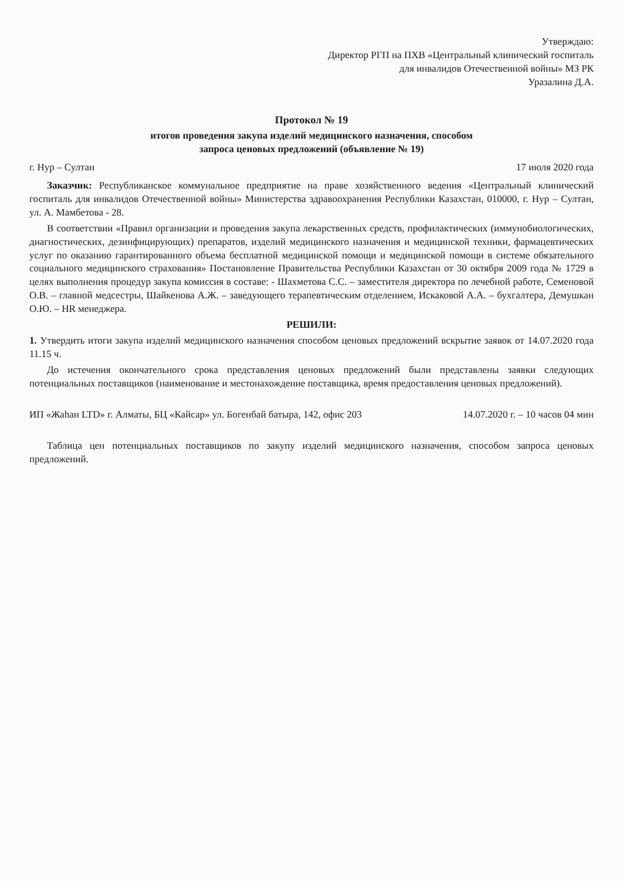Утверждаю:
Директор РГП на ПХВ «Центральный клинический госпиталь
для инвалидов Отечественной войны» МЗ РК
Уразалина Д.А.
Протокол № 19
итогов проведения закупа изделий медицинского назначения, способом
запроса ценовых предложений (объявление № 19)
г. Нур – Султан 17 июля 2020 года
Заказчик: Республиканское коммунальное предприятие на праве хозяйственного ведения «Центральный клинический госпиталь для инвалидов Отечественной войны» Министерства здравоохранения Республики Казахстан, 010000, г. Нур – Султан, ул. А. Мамбетова - 28.
В соответствии «Правил организации и проведения закупа лекарственных средств, профилактических (иммунобиологических, диагностических, дезинфицирующих) препаратов, изделий медицинского назначения и медицинской техники, фармацевтических услуг по оказанию гарантированного объема бесплатной медицинской помощи и медицинской помощи в системе обязательного социального медицинского страхования» Постановление Правительства Республики Казахстан от 30 октября 2009 года № 1729 в целях выполнения процедур закупа комиссия в составе: - Шахметова С.С. – заместителя директора по лечебной работе, Семеновой О.В. – главной медсестры, Шайкенова А.Ж. – заведующего терапевтическим отделением, Искаковой А.А. – бухгалтера, Демушкан О.Ю. – HR менеджера.
РЕШИЛИ:
1. Утвердить итоги закупа изделий медицинского назначения способом ценовых предложений вскрытие заявок от 14.07.2020 года 11.15 ч.
До истечения окончательного срока представления ценовых предложений были представлены заявки следующих потенциальных поставщиков (наименование и местонахождение поставщика, время предоставления ценовых предложений).
ИП «Жаһан LTD» г. Алматы, БЦ «Кайсар» ул. Богенбай батыра, 142, офис 203 14.07.2020 г. – 10 часов 04 мин
Таблица цен потенциальных поставщиков по закупу изделий медицинского назначения, способом запроса ценовых предложений.